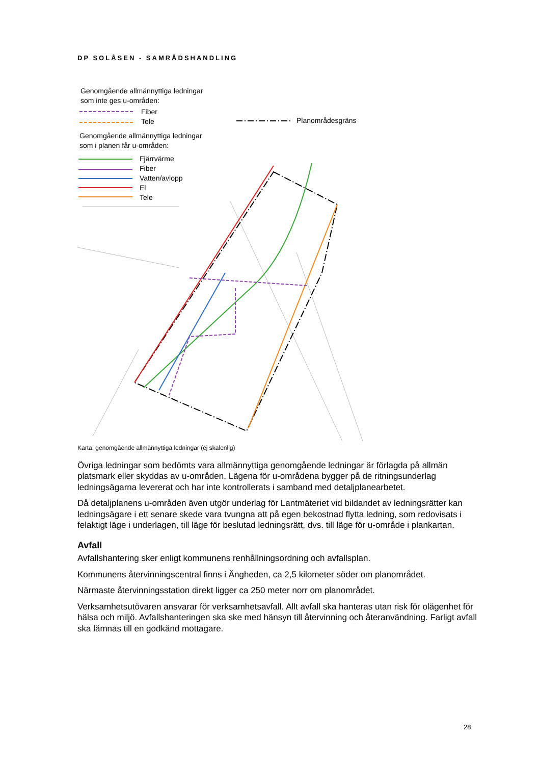DP SOLÅSEN - SAMRÅDSHANDLING
Genomgående allmännyttiga ledningar
som inte ges u-områden:
Fiber
Tele
Planområdesgräns
Genomgående allmännyttiga ledningar
som i planen får u-områden:
Fjärrvärme
Fiber
Vatten/avlopp
El
Tele
Karta: genomgående allmännyttiga ledningar (ej skalenlig)
Övriga ledningar som bedömts vara allmännyttiga genomgående ledningar är förlagda på allmän platsmark eller skyddas av u-områden. Lägena för u-områdena bygger på de ritningsunderlag ledningsägarna levererat och har inte kontrollerats i samband med detaljplanearbetet.
Då detaljplanens u-områden även utgör underlag för Lantmäteriet vid bildandet av ledningsrätter kan ledningsägare i ett senare skede vara tvungna att på egen bekostnad flytta ledning, som redovisats i felaktigt läge i underlagen, till läge för beslutad ledningsrätt, dvs. till läge för u-område i plankartan.
Avfall
Avfallshantering sker enligt kommunens renhållningsordning och avfallsplan.
Kommunens återvinningscentral finns i Ängheden, ca 2,5 kilometer söder om planområdet.
Närmaste återvinningsstation direkt ligger ca 250 meter norr om planområdet.
Verksamhetsutövaren ansvarar för verksamhetsavfall. Allt avfall ska hanteras utan risk för olägenhet för hälsa och miljö. Avfallshanteringen ska ske med hänsyn till återvinning och återanvändning. Farligt avfall ska lämnas till en godkänd mottagare.
28